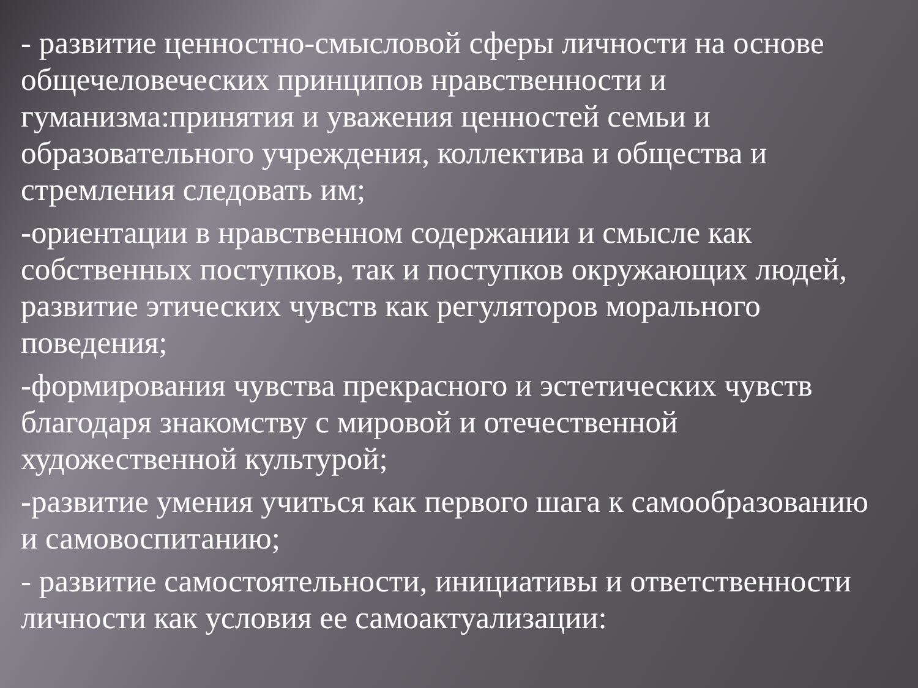- развитие ценностно-смысловой сферы личности на основе общечеловеческих принципов нравственности и гуманизма:принятия и уважения ценностей семьи и образовательного учреждения, коллектива и общества и стремления следовать им;
-ориентации в нравственном содержании и смысле как собственных поступков, так и поступков окружающих людей, развитие этических чувств как регуляторов морального поведения;
-формирования чувства прекрасного и эстетических чувств благодаря знакомству с мировой и отечественной художественной культурой;
-развитие умения учиться как первого шага к самообразованию и самовоспитанию;
- развитие самостоятельности, инициативы и ответственности личности как условия ее самоактуализации: